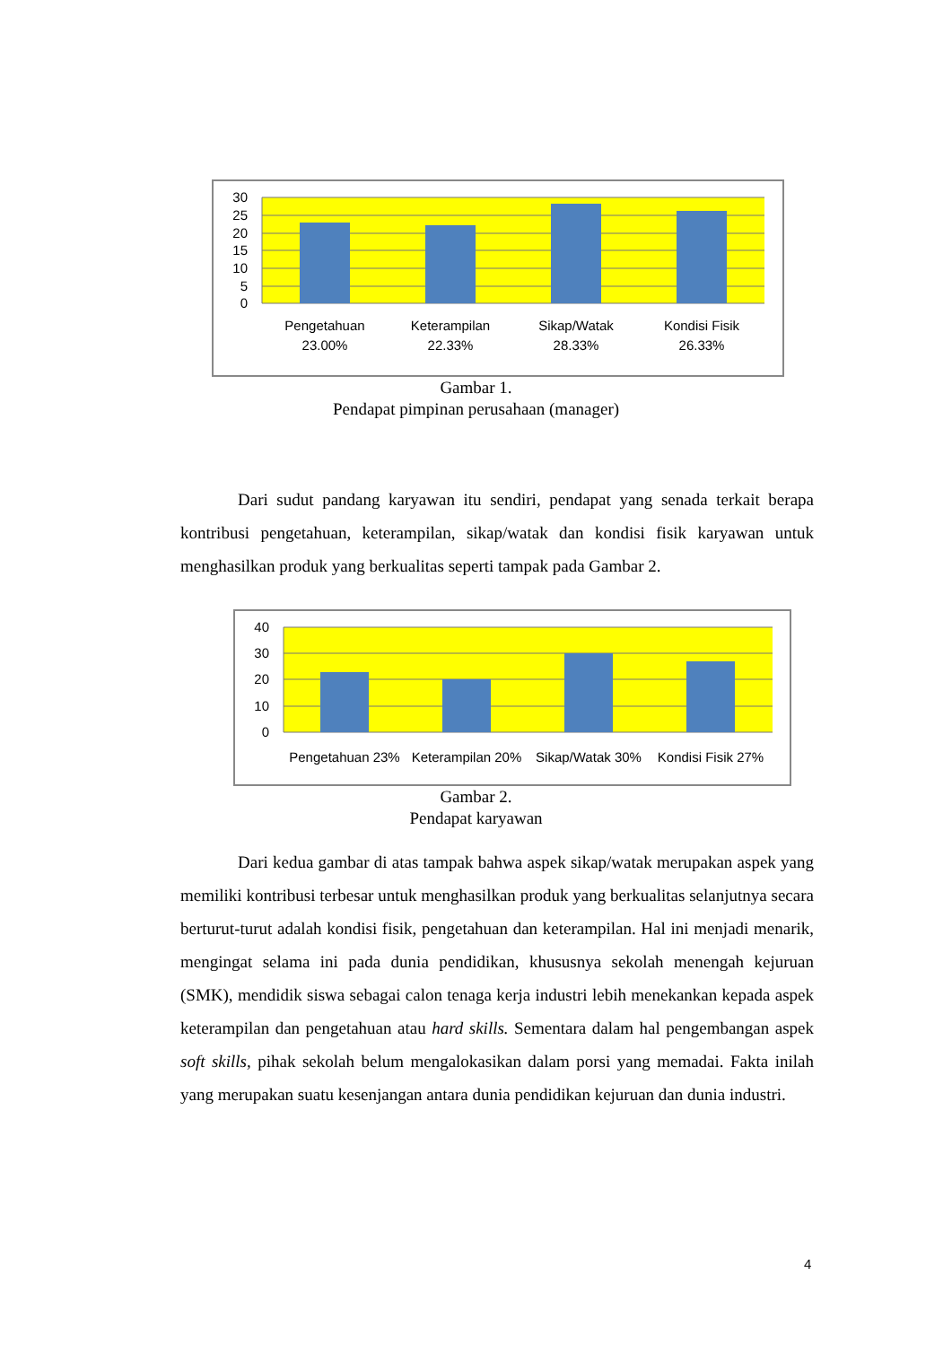30
25
20
15
10
5
0
Pengetahuan
23.00%
Keterampilan
22.33%
Sikap/Watak
28.33%
Kondisi Fisik
26.33%
Gambar 1.
Pendapat pimpinan perusahaan (manager)
Dari sudut pandang karyawan itu sendiri, pendapat yang senada terkait berapa kontribusi pengetahuan, keterampilan, sikap/watak dan kondisi fisik karyawan untuk menghasilkan produk yang berkualitas seperti tampak pada Gambar 2.
40
30
20
10
0
Pengetahuan 23%
Keterampilan 20%
Sikap/Watak 30%
Kondisi Fisik 27%
Gambar 2.
Pendapat karyawan
Dari kedua gambar di atas tampak bahwa aspek sikap/watak merupakan aspek yang memiliki kontribusi terbesar untuk menghasilkan produk yang berkualitas selanjutnya secara berturut-turut adalah kondisi fisik, pengetahuan dan keterampilan. Hal ini menjadi menarik, mengingat selama ini pada dunia pendidikan, khususnya sekolah menengah kejuruan (SMK), mendidik siswa sebagai calon tenaga kerja industri lebih menekankan kepada aspek keterampilan dan pengetahuan atau hard skills. Sementara dalam hal pengembangan aspek soft skills, pihak sekolah belum mengalokasikan dalam porsi yang memadai. Fakta inilah yang merupakan suatu kesenjangan antara dunia pendidikan kejuruan dan dunia industri.
4